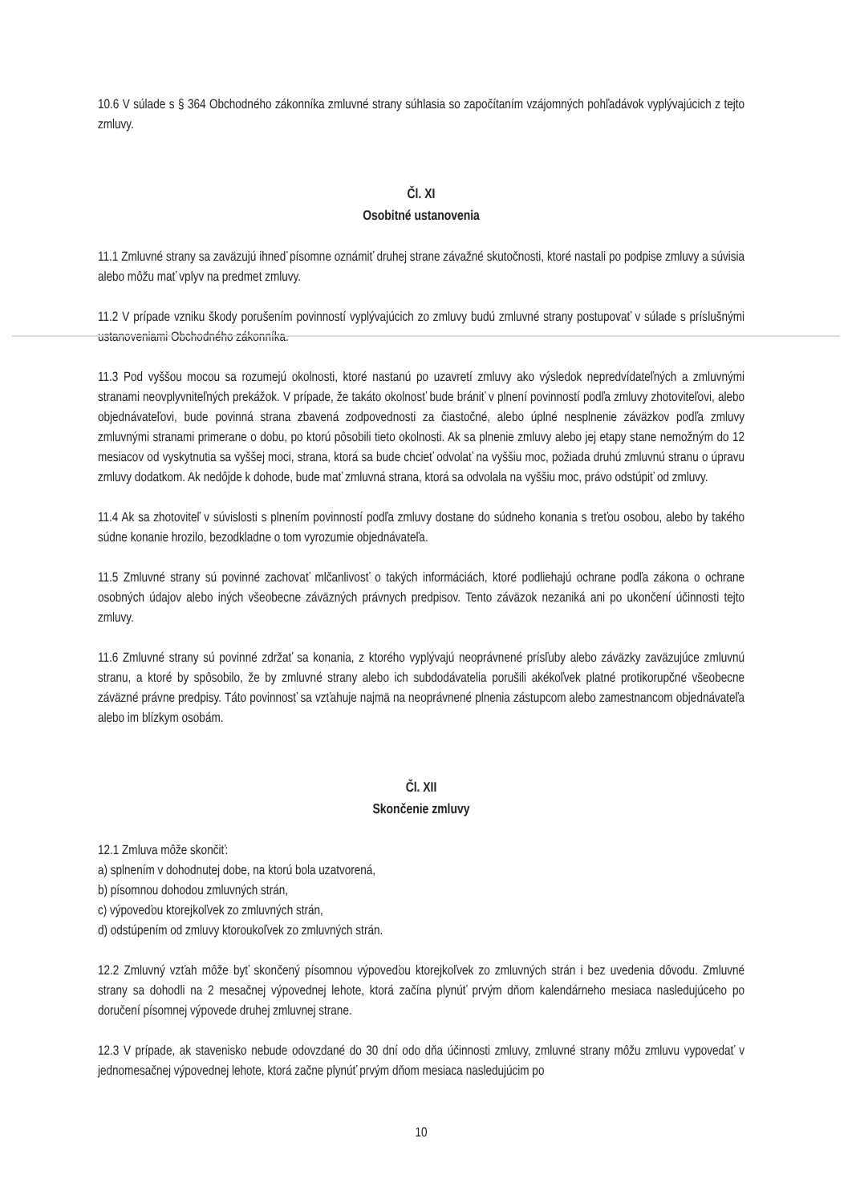10.6 V súlade s § 364 Obchodného zákonníka zmluvné strany súhlasia so započítaním vzájomných pohľadávok vyplývajúcich z tejto zmluvy.
Čl. XI
Osobitné ustanovenia
11.1 Zmluvné strany sa zaväzujú ihneď písomne oznámiť druhej strane závažné skutočnosti, ktoré nastali po podpise zmluvy a súvisia alebo môžu mať vplyv na predmet zmluvy.
11.2 V prípade vzniku škody porušením povinností vyplývajúcich zo zmluvy budú zmluvné strany postupovať v súlade s príslušnými ustanoveniami Obchodného zákonníka.
11.3 Pod vyššou mocou sa rozumejú okolnosti, ktoré nastanú po uzavretí zmluvy ako výsledok nepredvídateľných a zmluvnými stranami neovplyvniteľných prekážok. V prípade, že takáto okolnosť bude brániť v plnení povinností podľa zmluvy zhotoviteľovi, alebo objednávateľovi, bude povinná strana zbavená zodpovednosti za čiastočné, alebo úplné nesplnenie záväzkov podľa zmluvy zmluvnými stranami primerane o dobu, po ktorú pôsobili tieto okolnosti. Ak sa plnenie zmluvy alebo jej etapy stane nemožným do 12 mesiacov od vyskytnutia sa vyššej moci, strana, ktorá sa bude chcieť odvolať na vyššiu moc, požiada druhú zmluvnú stranu o úpravu zmluvy dodatkom. Ak nedôjde k dohode, bude mať zmluvná strana, ktorá sa odvolala na vyššiu moc, právo odstúpiť od zmluvy.
11.4 Ak sa zhotoviteľ v súvislosti s plnením povinností podľa zmluvy dostane do súdneho konania s treťou osobou, alebo by takého súdne konanie hrozilo, bezodkladne o tom vyrozumie objednávateľa.
11.5 Zmluvné strany sú povinné zachovať mlčanlivosť o takých informáciách, ktoré podliehajú ochrane podľa zákona o ochrane osobných údajov alebo iných všeobecne záväzných právnych predpisov. Tento záväzok nezaniká ani po ukončení účinnosti tejto zmluvy.
11.6 Zmluvné strany sú povinné zdržať sa konania, z ktorého vyplývajú neoprávnené prísľuby alebo záväzky zaväzujúce zmluvnú stranu, a ktoré by spôsobilo, že by zmluvné strany alebo ich subdodávatelia porušili akékoľvek platné protikorupčné všeobecne záväzné právne predpisy. Táto povinnosť sa vzťahuje najmä na neoprávnené plnenia zástupcom alebo zamestnancom objednávateľa alebo im blízkym osobám.
Čl. XII
Skončenie zmluvy
12.1 Zmluva môže skončiť:
a) splnením v dohodnutej dobe, na ktorú bola uzatvorená,
b) písomnou dohodou zmluvných strán,
c) výpoveďou ktorejkoľvek zo zmluvných strán,
d) odstúpením od zmluvy ktoroukoľvek zo zmluvných strán.
12.2 Zmluvný vzťah môže byť skončený písomnou výpoveďou ktorejkoľvek zo zmluvných strán i bez uvedenia dôvodu. Zmluvné strany sa dohodli na 2 mesačnej výpovednej lehote, ktorá začína plynúť prvým dňom kalendárneho mesiaca nasledujúceho po doručení písomnej výpovede druhej zmluvnej strane.
12.3 V prípade, ak stavenisko nebude odovzdané do 30 dní odo dňa účinnosti zmluvy, zmluvné strany môžu zmluvu vypovedať v jednomesačnej výpovednej lehote, ktorá začne plynúť prvým dňom mesiaca nasledujúcim po
10